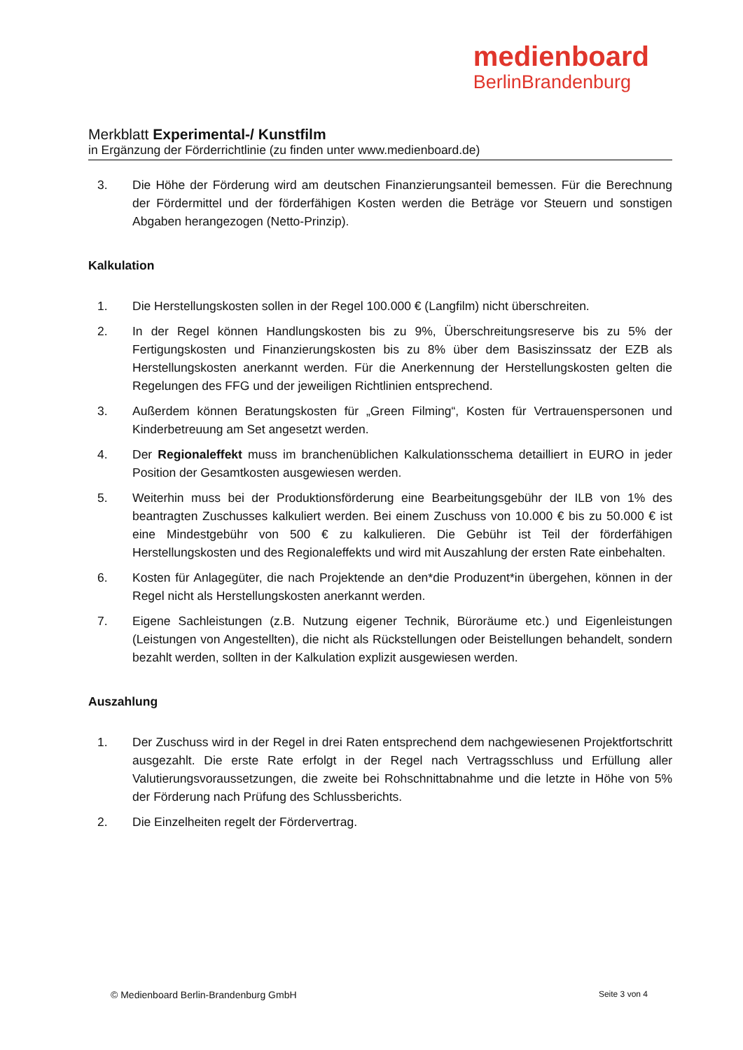medienboard
BerlinBrandenburg
Merkblatt Experimental-/ Kunstfilm
in Ergänzung der Förderrichtlinie (zu finden unter www.medienboard.de)
3. Die Höhe der Förderung wird am deutschen Finanzierungsanteil bemessen. Für die Berechnung der Fördermittel und der förderfähigen Kosten werden die Beträge vor Steuern und sonstigen Abgaben herangezogen (Netto-Prinzip).
Kalkulation
1. Die Herstellungskosten sollen in der Regel 100.000 € (Langfilm) nicht überschreiten.
2. In der Regel können Handlungskosten bis zu 9%, Überschreitungsreserve bis zu 5% der Fertigungskosten und Finanzierungskosten bis zu 8% über dem Basiszinssatz der EZB als Herstellungskosten anerkannt werden. Für die Anerkennung der Herstellungskosten gelten die Regelungen des FFG und der jeweiligen Richtlinien entsprechend.
3. Außerdem können Beratungskosten für „Green Filming“, Kosten für Vertrauenspersonen und Kinderbetreuung am Set angesetzt werden.
4. Der Regionaleffekt muss im branchenüblichen Kalkulationsschema detailliert in EURO in jeder Position der Gesamtkosten ausgewiesen werden.
5. Weiterhin muss bei der Produktionsförderung eine Bearbeitungsgebühr der ILB von 1% des beantragten Zuschusses kalkuliert werden. Bei einem Zuschuss von 10.000 € bis zu 50.000 € ist eine Mindestgebühr von 500 € zu kalkulieren. Die Gebühr ist Teil der förderfähigen Herstellungskosten und des Regionaleffekts und wird mit Auszahlung der ersten Rate einbehalten.
6. Kosten für Anlagegüter, die nach Projektende an den*die Produzent*in übergehen, können in der Regel nicht als Herstellungskosten anerkannt werden.
7. Eigene Sachleistungen (z.B. Nutzung eigener Technik, Büroräume etc.) und Eigenleistungen (Leistungen von Angestellten), die nicht als Rückstellungen oder Beistellungen behandelt, sondern bezahlt werden, sollten in der Kalkulation explizit ausgewiesen werden.
Auszahlung
1. Der Zuschuss wird in der Regel in drei Raten entsprechend dem nachgewiesenen Projektfortschritt ausgezahlt. Die erste Rate erfolgt in der Regel nach Vertragsschluss und Erfüllung aller Valutierungsvoraussetzungen, die zweite bei Rohschnittabnahme und die letzte in Höhe von 5% der Förderung nach Prüfung des Schlussberichts.
2. Die Einzelheiten regelt der Fördervertrag.
© Medienboard Berlin-Brandenburg GmbH Seite 3 von 4